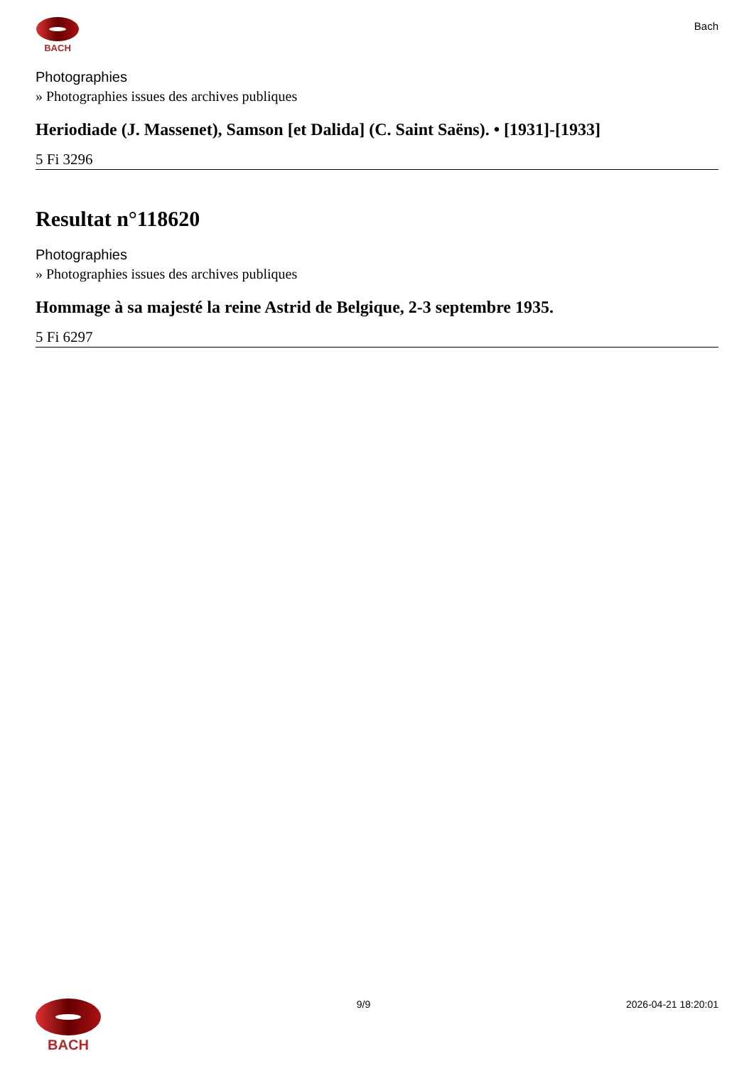BACH
Bach
Photographies
» Photographies issues des archives publiques
Heriodiade (J. Massenet), Samson [et Dalida] (C. Saint Saëns). • [1931]-[1933]
5 Fi 3296
Resultat n°118620
Photographies
» Photographies issues des archives publiques
Hommage à sa majesté la reine Astrid de Belgique, 2-3 septembre 1935.
5 Fi 6297
BACH
9/9 2026-04-21 18:20:01